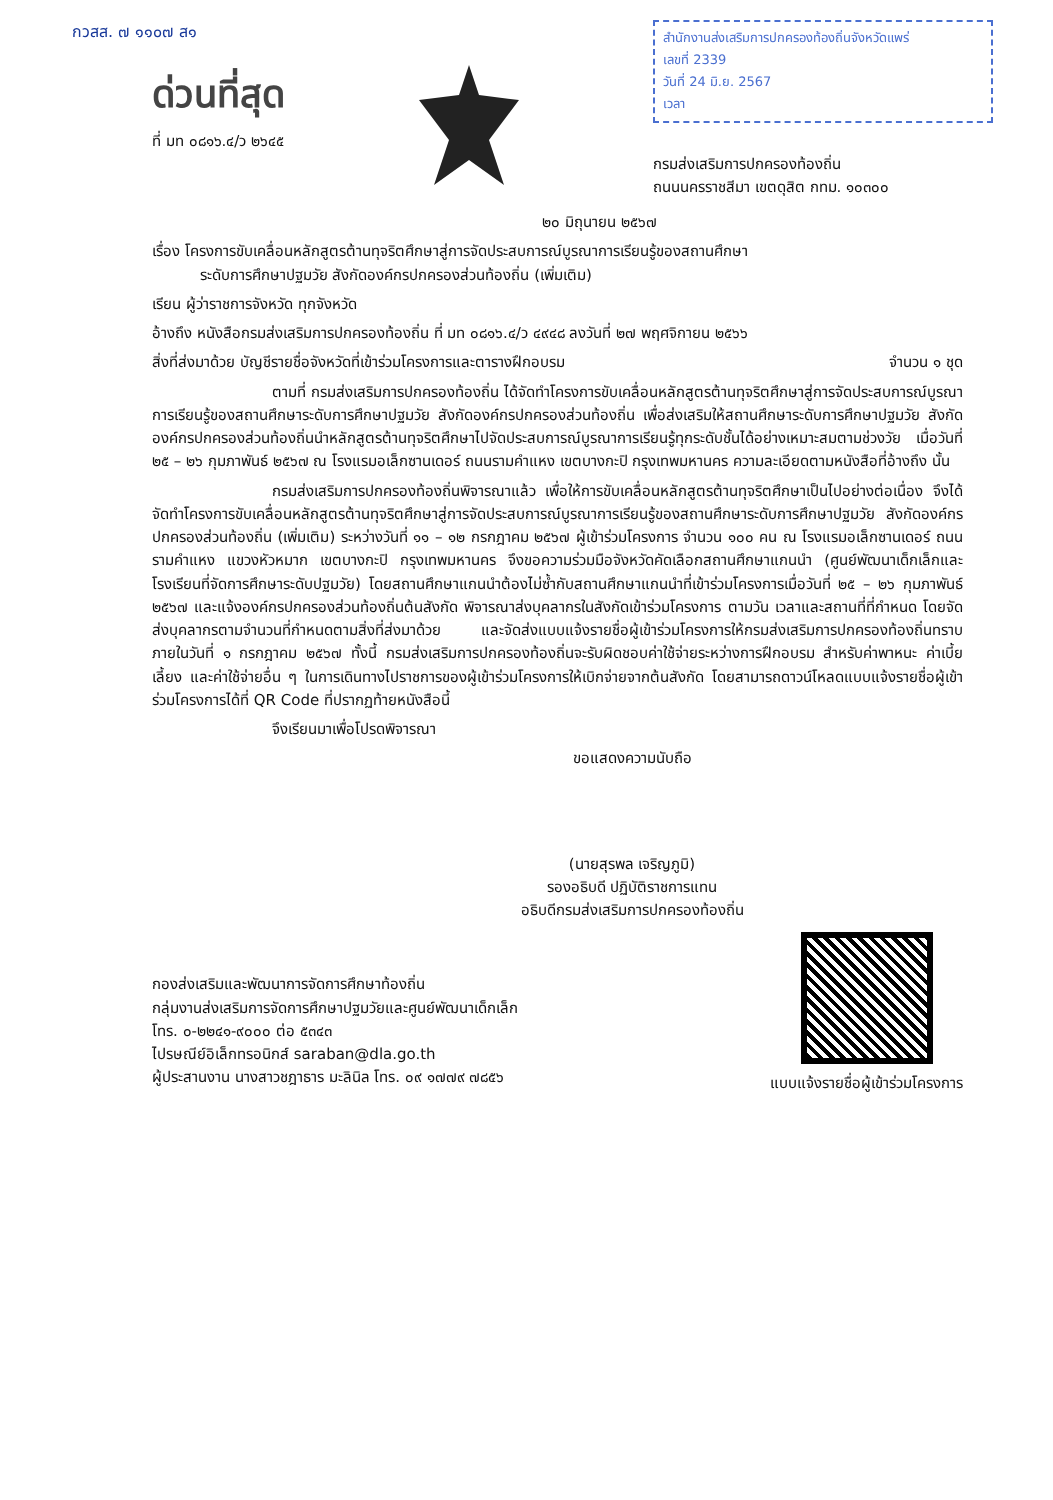กวสส. ๗ ๑๑๐๗ ส๑
ด่วนที่สุด
ที่ มท ๐๘๑๖.๔/ว ๒๖๔๕
สำนักงานส่งเสริมการปกครองท้องถิ่นจังหวัดแพร่
เลขที่ 2339
วันที่ 24 มิ.ย. 2567
เวลา
กรมส่งเสริมการปกครองท้องถิ่น
ถนนนครราชสีมา เขตดุสิต กทม. ๑๐๓๐๐
๒๐ มิถุนายน ๒๕๖๗
เรื่อง โครงการขับเคลื่อนหลักสูตรต้านทุจริตศึกษาสู่การจัดประสบการณ์บูรณาการเรียนรู้ของสถานศึกษา
ระดับการศึกษาปฐมวัย สังกัดองค์กรปกครองส่วนท้องถิ่น (เพิ่มเติม)
เรียน ผู้ว่าราชการจังหวัด ทุกจังหวัด
อ้างถึง หนังสือกรมส่งเสริมการปกครองท้องถิ่น ที่ มท ๐๘๑๖.๔/ว ๔๙๔๘ ลงวันที่ ๒๗ พฤศจิกายน ๒๕๖๖
สิ่งที่ส่งมาด้วย บัญชีรายชื่อจังหวัดที่เข้าร่วมโครงการและตารางฝึกอบรม จำนวน ๑ ชุด
ตามที่ กรมส่งเสริมการปกครองท้องถิ่น ได้จัดทำโครงการขับเคลื่อนหลักสูตรต้านทุจริตศึกษาสู่การจัดประสบการณ์บูรณาการเรียนรู้ของสถานศึกษาระดับการศึกษาปฐมวัย สังกัดองค์กรปกครองส่วนท้องถิ่น เพื่อส่งเสริมให้สถานศึกษาระดับการศึกษาปฐมวัย สังกัดองค์กรปกครองส่วนท้องถิ่นนำหลักสูตรต้านทุจริตศึกษาไปจัดประสบการณ์บูรณาการเรียนรู้ทุกระดับชั้นได้อย่างเหมาะสมตามช่วงวัย เมื่อวันที่ ๒๕ – ๒๖ กุมภาพันธ์ ๒๕๖๗ ณ โรงแรมอเล็กซานเดอร์ ถนนรามคำแหง เขตบางกะปิ กรุงเทพมหานคร ความละเอียดตามหนังสือที่อ้างถึง นั้น
กรมส่งเสริมการปกครองท้องถิ่นพิจารณาแล้ว เพื่อให้การขับเคลื่อนหลักสูตรต้านทุจริตศึกษาเป็นไปอย่างต่อเนื่อง จึงได้จัดทำโครงการขับเคลื่อนหลักสูตรต้านทุจริตศึกษาสู่การจัดประสบการณ์บูรณาการเรียนรู้ของสถานศึกษาระดับการศึกษาปฐมวัย สังกัดองค์กรปกครองส่วนท้องถิ่น (เพิ่มเติม) ระหว่างวันที่ ๑๑ – ๑๒ กรกฎาคม ๒๕๖๗ ผู้เข้าร่วมโครงการ จำนวน ๑๐๐ คน ณ โรงแรมอเล็กซานเดอร์ ถนนรามคำแหง แขวงหัวหมาก เขตบางกะปิ กรุงเทพมหานคร จึงขอความร่วมมือจังหวัดคัดเลือกสถานศึกษาแกนนำ (ศูนย์พัฒนาเด็กเล็กและโรงเรียนที่จัดการศึกษาระดับปฐมวัย) โดยสถานศึกษาแกนนำต้องไม่ซ้ำกับสถานศึกษาแกนนำที่เข้าร่วมโครงการเมื่อวันที่ ๒๕ – ๒๖ กุมภาพันธ์ ๒๕๖๗ และแจ้งองค์กรปกครองส่วนท้องถิ่นต้นสังกัด พิจารณาส่งบุคลากรในสังกัดเข้าร่วมโครงการ ตามวัน เวลาและสถานที่ที่กำหนด โดยจัดส่งบุคลากรตามจำนวนที่กำหนดตามสิ่งที่ส่งมาด้วย และจัดส่งแบบแจ้งรายชื่อผู้เข้าร่วมโครงการให้กรมส่งเสริมการปกครองท้องถิ่นทราบ ภายในวันที่ ๑ กรกฎาคม ๒๕๖๗ ทั้งนี้ กรมส่งเสริมการปกครองท้องถิ่นจะรับผิดชอบค่าใช้จ่ายระหว่างการฝึกอบรม สำหรับค่าพาหนะ ค่าเบี้ยเลี้ยง และค่าใช้จ่ายอื่น ๆ ในการเดินทางไปราชการของผู้เข้าร่วมโครงการให้เบิกจ่ายจากต้นสังกัด โดยสามารถดาวน์โหลดแบบแจ้งรายชื่อผู้เข้าร่วมโครงการได้ที่ QR Code ที่ปรากฏท้ายหนังสือนี้
จึงเรียนมาเพื่อโปรดพิจารณา
ขอแสดงความนับถือ
(นายสุรพล เจริญภูมิ)
รองอธิบดี ปฏิบัติราชการแทน
อธิบดีกรมส่งเสริมการปกครองท้องถิ่น
กองส่งเสริมและพัฒนาการจัดการศึกษาท้องถิ่น
กลุ่มงานส่งเสริมการจัดการศึกษาปฐมวัยและศูนย์พัฒนาเด็กเล็ก
โทร. ๐-๒๒๔๑-๙๐๐๐ ต่อ ๕๓๔๓
ไปรษณีย์อิเล็กทรอนิกส์ saraban@dla.go.th
ผู้ประสานงาน นางสาวชฎาธาร มะลินิล โทร. ๐๙ ๑๗๗๙ ๗๘๕๖
แบบแจ้งรายชื่อผู้เข้าร่วมโครงการ